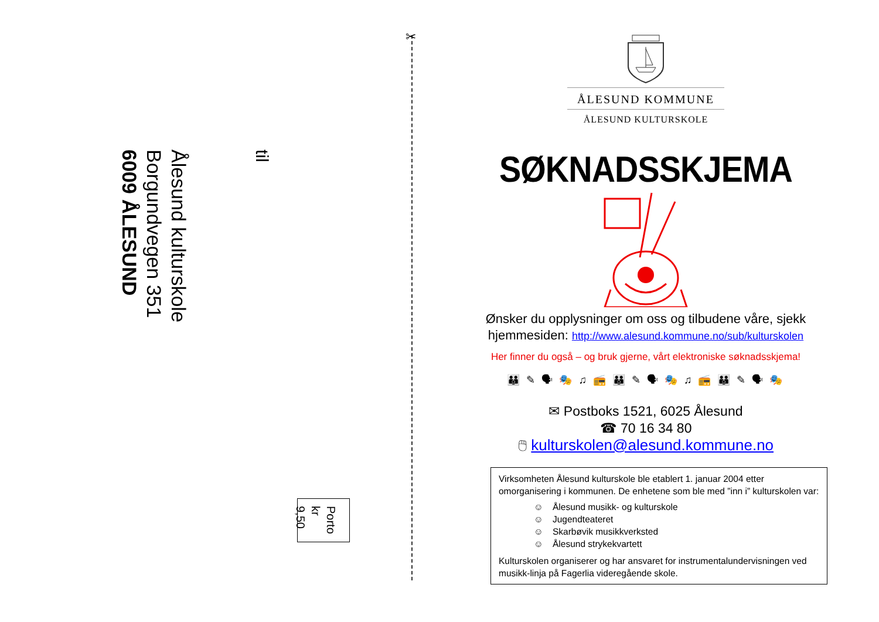✂
til
Ålesund kulturskole
Borgundvegen 351
6009 ÅLESUND
Porto
kr 9,50
ÅLESUND KOMMUNE
ÅLESUND KULTURSKOLE
SØKNADSSKJEMA
Ønsker du opplysninger om oss og tilbudene våre, sjekk
hjemmesiden: http://www.alesund.kommune.no/sub/kulturskolen
Her finner du også – og bruk gjerne, vårt elektroniske søknadsskjema!
👪 ✎ 🗣 🎭 ♫ 📻 👪 ✎ 🗣 🎭 ♫ 📻 👪 ✎ 🗣 🎭
✉ Postboks 1521, 6025 Ålesund
☎ 70 16 34 80
🖱 kulturskolen@alesund.kommune.no
Virksomheten Ålesund kulturskole ble etablert 1. januar 2004 etter omorganisering i kommunen. De enhetene som ble med ”inn i” kulturskolen var:
☺ Ålesund musikk- og kulturskole
☺ Jugendteateret
☺ Skarbøvik musikkverksted
☺ Ålesund strykekvartett
Kulturskolen organiserer og har ansvaret for instrumentalundervisningen ved musikk-linja på Fagerlia videregående skole.